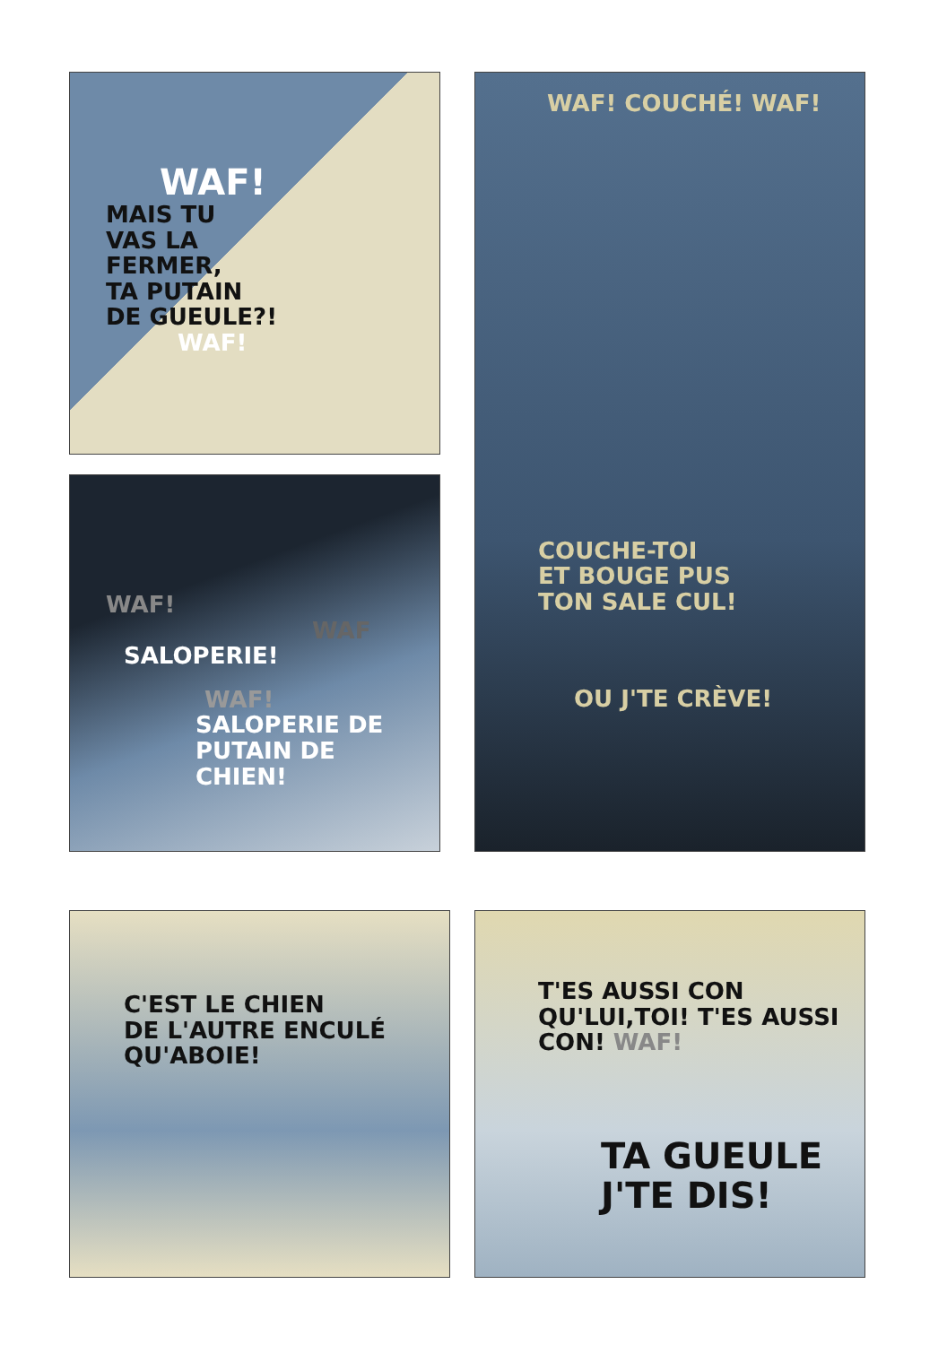WAF!
MAIS TU
VAS LA
FERMER,
TA PUTAIN
DE GUEULE?!
WAF!
WAF!
WAF
SALOPERIE!
WAF!
SALOPERIE DE
PUTAIN DE CHIEN!
WAF! COUCHÉ! WAF!
COUCHE-TOI
ET BOUGE PUS
TON SALE CUL!
OU J'TE CRÈVE!
C'EST LE CHIEN
DE L'AUTRE ENCULÉ
QU'ABOIE!
T'ES AUSSI CON
QU'LUI,TOI! T'ES AUSSI
CON! WAF!
TA GUEULE
J'TE DIS!